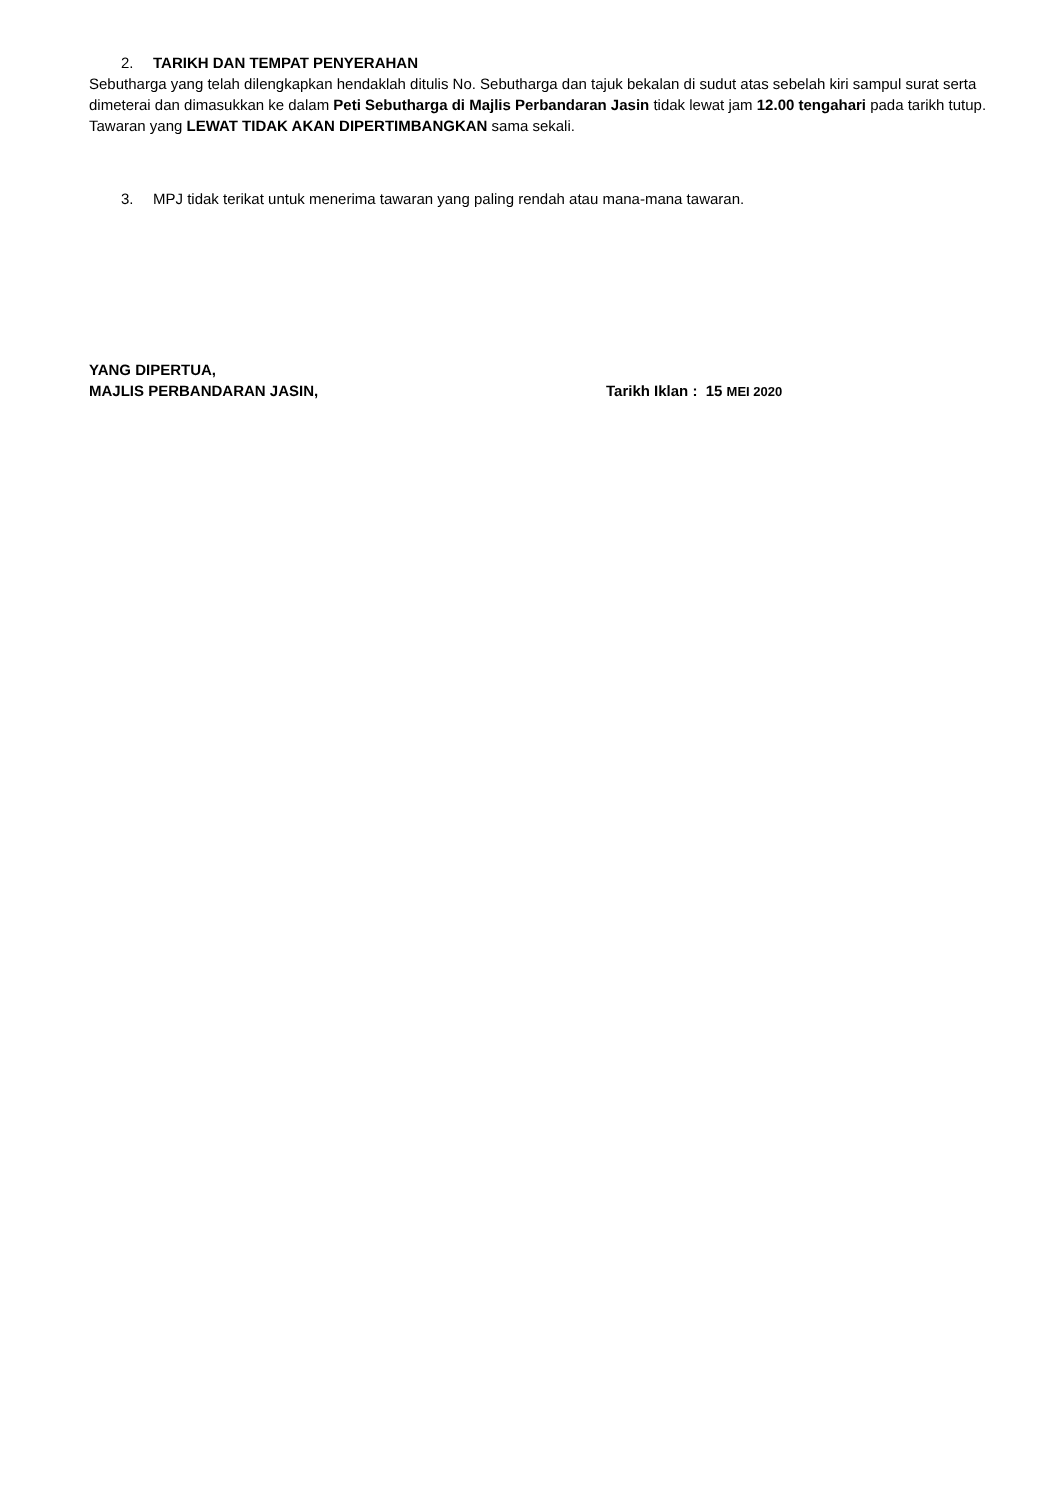2. TARIKH DAN TEMPAT PENYERAHAN
Sebutharga yang telah dilengkapkan hendaklah ditulis No. Sebutharga dan tajuk bekalan di sudut atas sebelah kiri sampul surat serta dimeterai dan dimasukkan ke dalam Peti Sebutharga di Majlis Perbandaran Jasin tidak lewat jam 12.00 tengahari pada tarikh tutup. Tawaran yang LEWAT TIDAK AKAN DIPERTIMBANGKAN sama sekali.
3. MPJ tidak terikat untuk menerima tawaran yang paling rendah atau mana-mana tawaran.
YANG DIPERTUA,
MAJLIS PERBANDARAN JASIN, Tarikh Iklan : 15 MEI 2020